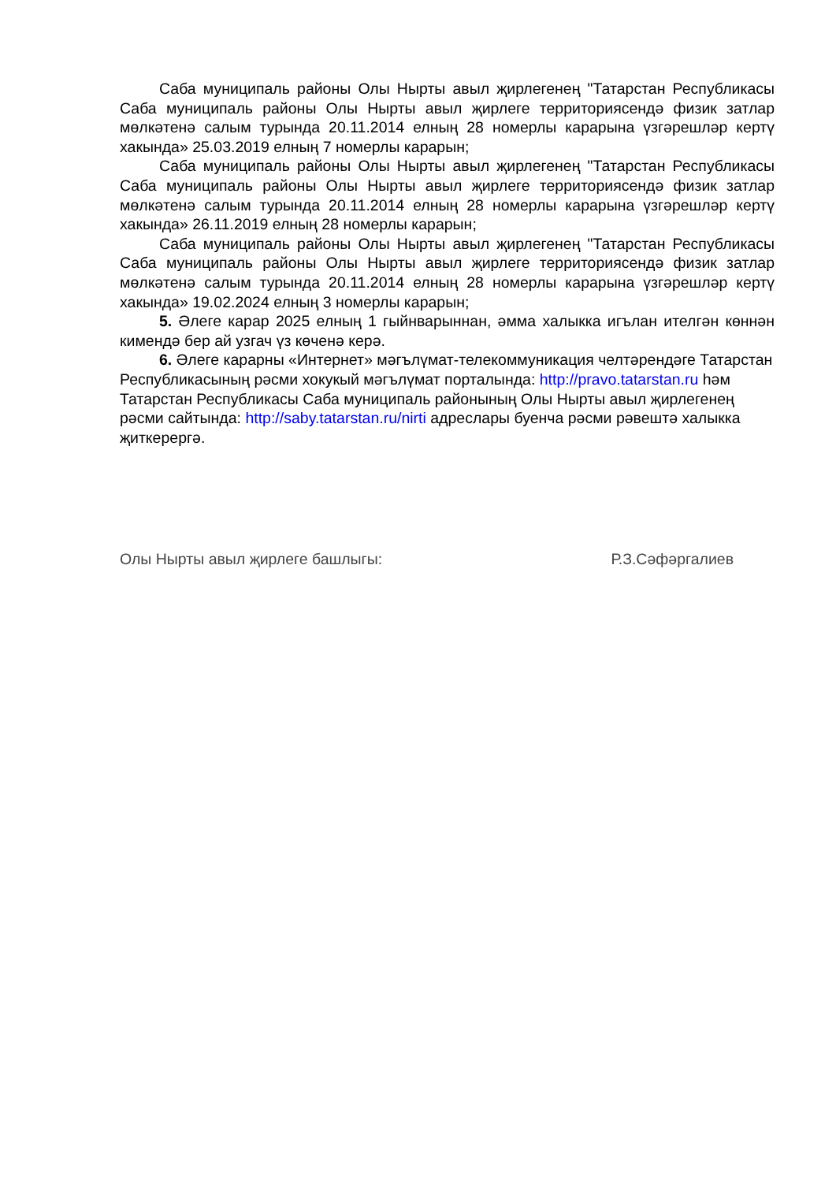Саба муниципаль районы Олы Нырты авыл җирлегенең "Татарстан Республикасы Саба муниципаль районы Олы Нырты авыл җирлеге территориясендә физик затлар мөлкәтенә салым турында 20.11.2014 елның 28 номерлы карарына үзгәрешләр кертү хакында» 25.03.2019 елның 7 номерлы карарын;
Саба муниципаль районы Олы Нырты авыл җирлегенең "Татарстан Республикасы Саба муниципаль районы Олы Нырты авыл җирлеге территориясендә физик затлар мөлкәтенә салым турында 20.11.2014 елның 28 номерлы карарына үзгәрешләр кертү хакында» 26.11.2019 елның 28 номерлы карарын;
Саба муниципаль районы Олы Нырты авыл җирлегенең "Татарстан Республикасы Саба муниципаль районы Олы Нырты авыл җирлеге территориясендә физик затлар мөлкәтенә салым турында 20.11.2014 елның 28 номерлы карарына үзгәрешләр кертү хакында» 19.02.2024 елның 3 номерлы карарын;
5. Әлеге карар 2025 елның 1 гыйнварыннан, әмма халыкка игълан ителгән көннән кимендә бер ай узгач үз көченә керә.
6. Әлеге карарны «Интернет» мәгълүмат-телекоммуникация челтәрендәге Татарстан Республикасының рәсми хокукый мәгълүмат порталында: http://pravo.tatarstan.ru һәм Татарстан Республикасы Саба муниципаль районының Олы Нырты авыл җирлегенең рәсми сайтында: http://saby.tatarstan.ru/nirti адреслары буенча рәсми рәвештә халыкка җиткерергә.
Олы Нырты авыл җирлеге башлыгы: Р.З.Сәфәргалиев